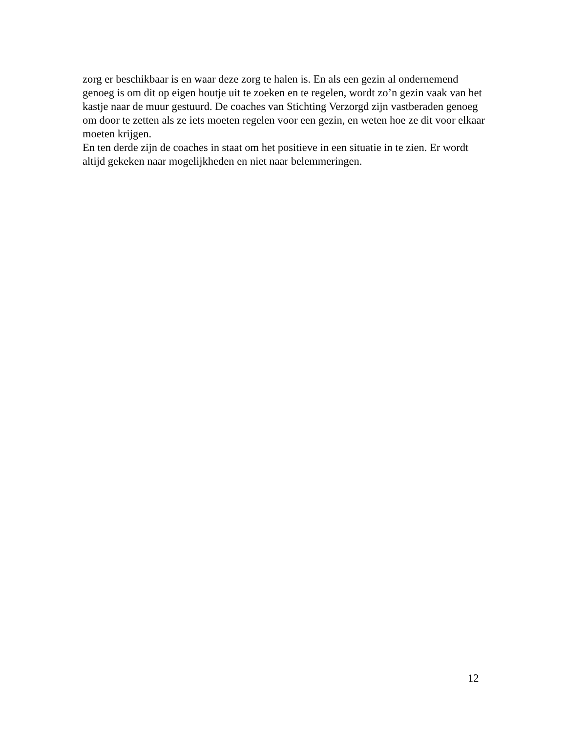zorg er beschikbaar is en waar deze zorg te halen is. En als een gezin al ondernemend genoeg is om dit op eigen houtje uit te zoeken en te regelen, wordt zo’n gezin vaak van het kastje naar de muur gestuurd. De coaches van Stichting Verzorgd zijn vastberaden genoeg om door te zetten als ze iets moeten regelen voor een gezin, en weten hoe ze dit voor elkaar moeten krijgen.
En ten derde zijn de coaches in staat om het positieve in een situatie in te zien. Er wordt altijd gekeken naar mogelijkheden en niet naar belemmeringen.
12